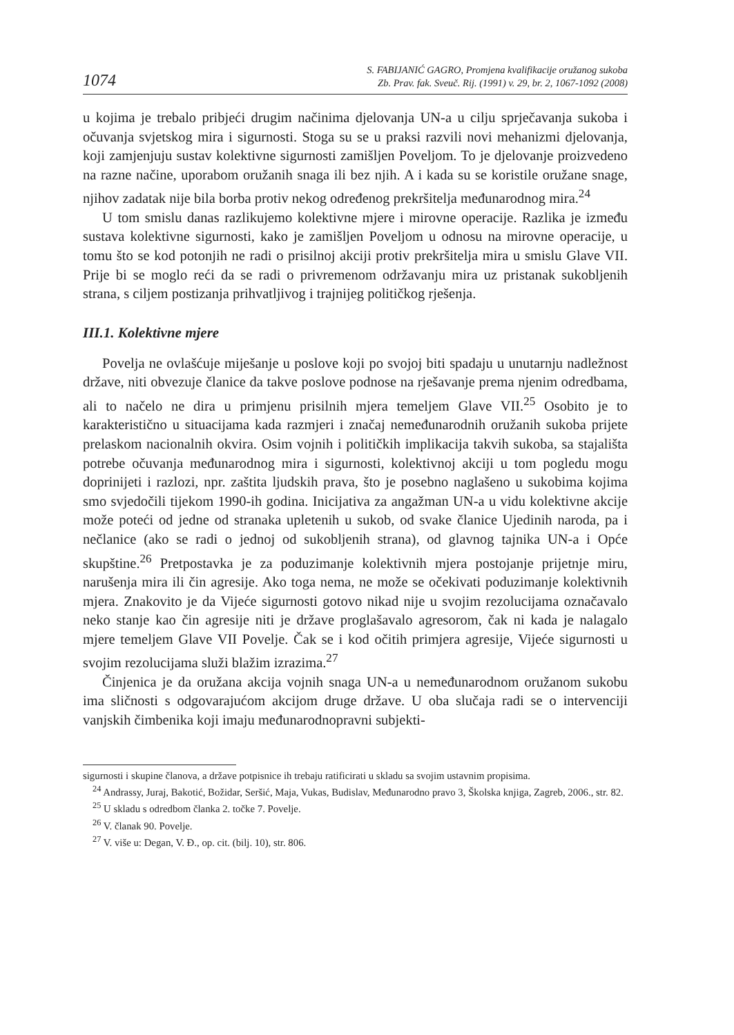1074 S. FABIJANIĆ GAGRO, Promjena kvalifikacije oružanog sukoba
Zb. Prav. fak. Sveuč. Rij. (1991) v. 29, br. 2, 1067-1092 (2008)
u kojima je trebalo pribjeći drugim načinima djelovanja UN-a u cilju sprječavanja sukoba i očuvanja svjetskog mira i sigurnosti. Stoga su se u praksi razvili novi mehanizmi djelovanja, koji zamjenjuju sustav kolektivne sigurnosti zamišljen Poveljom. To je djelovanje proizvedeno na razne načine, uporabom oružanih snaga ili bez njih. A i kada su se koristile oružane snage, njihov zadatak nije bila borba protiv nekog određenog prekršitelja međunarodnog mira.<sup>24</sup>
U tom smislu danas razlikujemo kolektivne mjere i mirovne operacije. Razlika je između sustava kolektivne sigurnosti, kako je zamišljen Poveljom u odnosu na mirovne operacije, u tomu što se kod potonjih ne radi o prisilnoj akciji protiv prekršitelja mira u smislu Glave VII. Prije bi se moglo reći da se radi o privremenom održavanju mira uz pristanak sukobljenih strana, s ciljem postizanja prihvatljivog i trajnijeg političkog rješenja.
III.1. Kolektivne mjere
Povelja ne ovlašćuje miješanje u poslove koji po svojoj biti spadaju u unutarnju nadležnost države, niti obvezuje članice da takve poslove podnose na rješavanje prema njenim odredbama, ali to načelo ne dira u primjenu prisilnih mjera temeljem Glave VII.<sup>25</sup> Osobito je to karakteristično u situacijama kada razmjeri i značaj nemeđunarodnih oružanih sukoba prijete prelaskom nacionalnih okvira. Osim vojnih i političkih implikacija takvih sukoba, sa stajališta potrebe očuvanja međunarodnog mira i sigurnosti, kolektivnoj akciji u tom pogledu mogu doprinijeti i razlozi, npr. zaštita ljudskih prava, što je posebno naglašeno u sukobima kojima smo svjedočili tijekom 1990-ih godina. Inicijativa za angažman UN-a u vidu kolektivne akcije može poteći od jedne od stranaka upletenih u sukob, od svake članice Ujedinih naroda, pa i nečlanice (ako se radi o jednoj od sukobljenih strana), od glavnog tajnika UN-a i Opće skupštine.<sup>26</sup> Pretpostavka je za poduzimanje kolektivnih mjera postojanje prijetnje miru, narušenja mira ili čin agresije. Ako toga nema, ne može se očekivati poduzimanje kolektivnih mjera. Znakovito je da Vijeće sigurnosti gotovo nikad nije u svojim rezolucijama označavalo neko stanje kao čin agresije niti je države proglašavalo agresorom, čak ni kada je nalagalo mjere temeljem Glave VII Povelje. Čak se i kod očitih primjera agresije, Vijeće sigurnosti u svojim rezolucijama služi blažim izrazima.<sup>27</sup>
Činjenica je da oružana akcija vojnih snaga UN-a u nemeđunarodnom oružanom sukobu ima sličnosti s odgovarajućom akcijom druge države. U oba slučaja radi se o intervenciji vanjskih čimbenika koji imaju međunarodnopravni subjekti-
sigurnosti i skupine članova, a države potpisnice ih trebaju ratificirati u skladu sa svojim ustavnim propisima.
<sup>24</sup> Andrassy, Juraj, Bakotić, Božidar, Seršić, Maja, Vukas, Budislav, Međunarodno pravo 3, Školska knjiga, Zagreb, 2006., str. 82.
<sup>25</sup> U skladu s odredbom članka 2. točke 7. Povelje.
<sup>26</sup> V. članak 90. Povelje.
<sup>27</sup> V. više u: Degan, V. Đ., op. cit. (bilj. 10), str. 806.